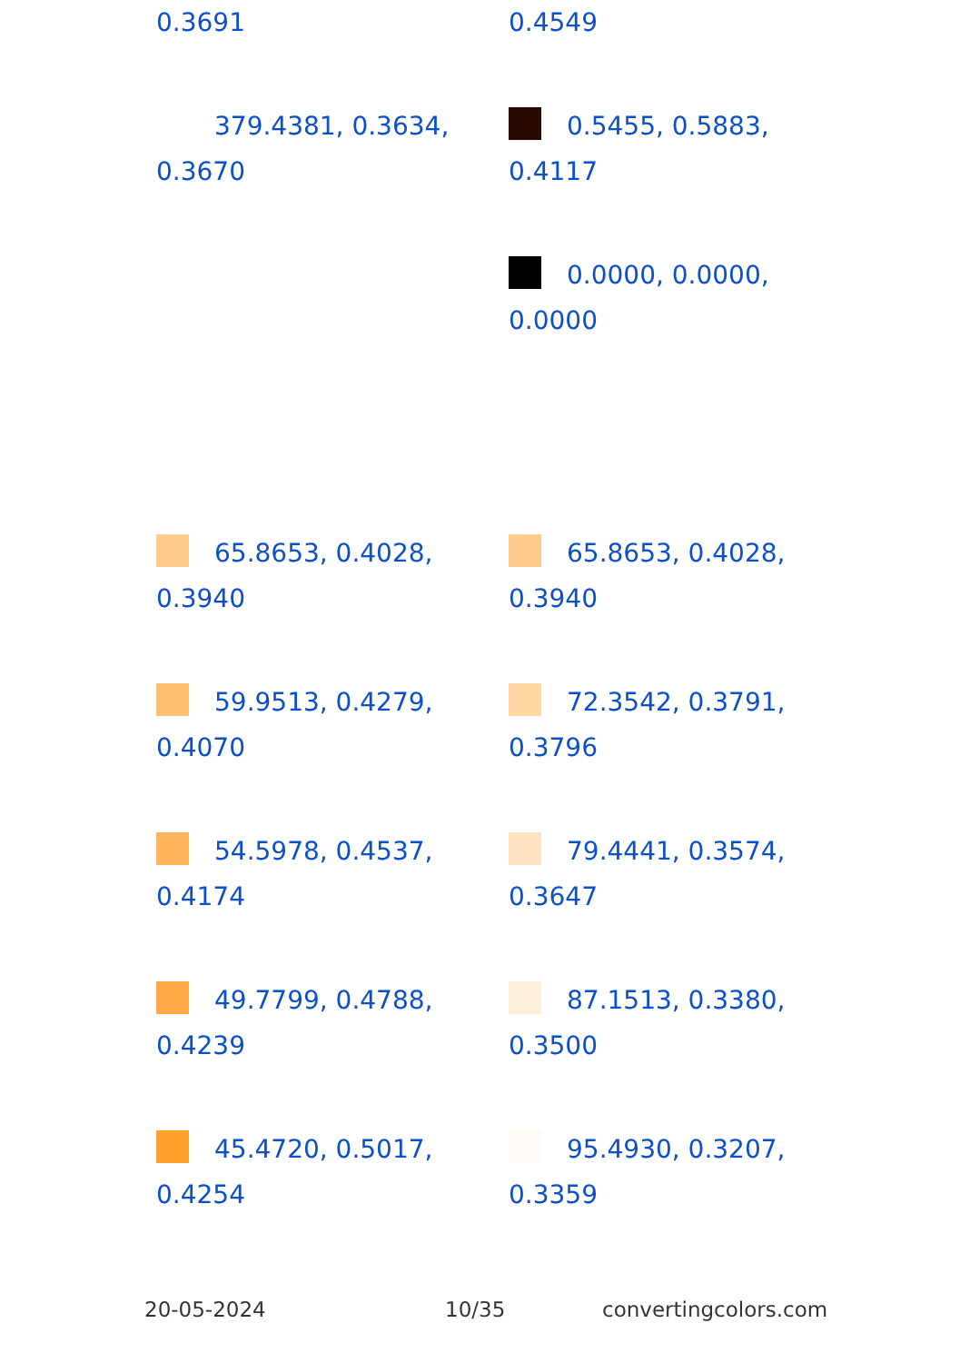0.3691 0.4549
379.4381, 0.3634, 0.3670
0.5455, 0.5883, 0.4117
0.0000, 0.0000, 0.0000
65.8653, 0.4028, 0.3940
65.8653, 0.4028, 0.3940
59.9513, 0.4279, 0.4070
72.3542, 0.3791, 0.3796
54.5978, 0.4537, 0.4174
79.4441, 0.3574, 0.3647
49.7799, 0.4788, 0.4239
87.1513, 0.3380, 0.3500
45.4720, 0.5017, 0.4254
95.4930, 0.3207, 0.3359
20-05-2024 10/35 convertingcolors.com